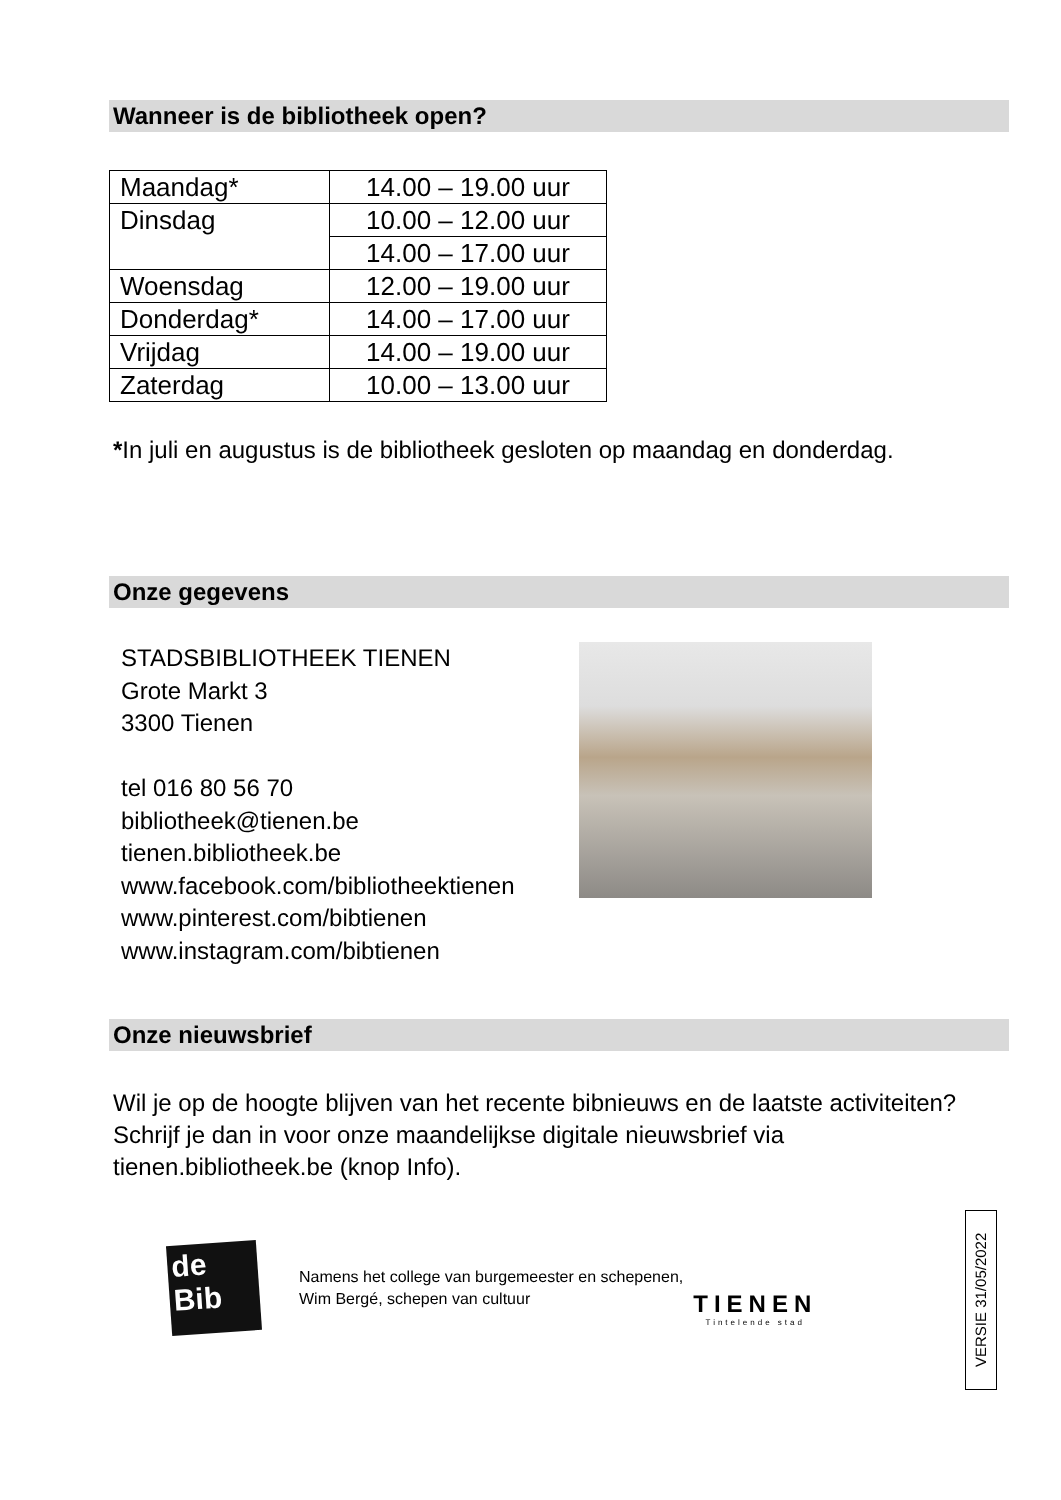Wanneer is de bibliotheek open?
| Maandag* | 14.00 – 19.00 uur |
| Dinsdag | 10.00 – 12.00 uur |
| | 14.00 – 17.00 uur |
| Woensdag | 12.00 – 19.00 uur |
| Donderdag* | 14.00 – 17.00 uur |
| Vrijdag | 14.00 – 19.00 uur |
| Zaterdag | 10.00 – 13.00 uur |
*In juli en augustus is de bibliotheek gesloten op maandag en donderdag.
Onze gegevens
STADSBIBLIOTHEEK TIENEN
Grote Markt 3
3300 Tienen
tel 016 80 56 70
bibliotheek@tienen.be
tienen.bibliotheek.be
www.facebook.com/bibliotheektienen
www.pinterest.com/bibtienen
www.instagram.com/bibtienen
Onze nieuwsbrief
Wil je op de hoogte blijven van het recente bibnieuws en de laatste activiteiten? Schrijf je dan in voor onze maandelijkse digitale nieuwsbrief via tienen.bibliotheek.be (knop Info).
de
Bib
Namens het college van burgemeester en schepenen,
Wim Bergé, schepen van cultuur
TIENEN
Tintelende stad
VERSIE 31/05/2022